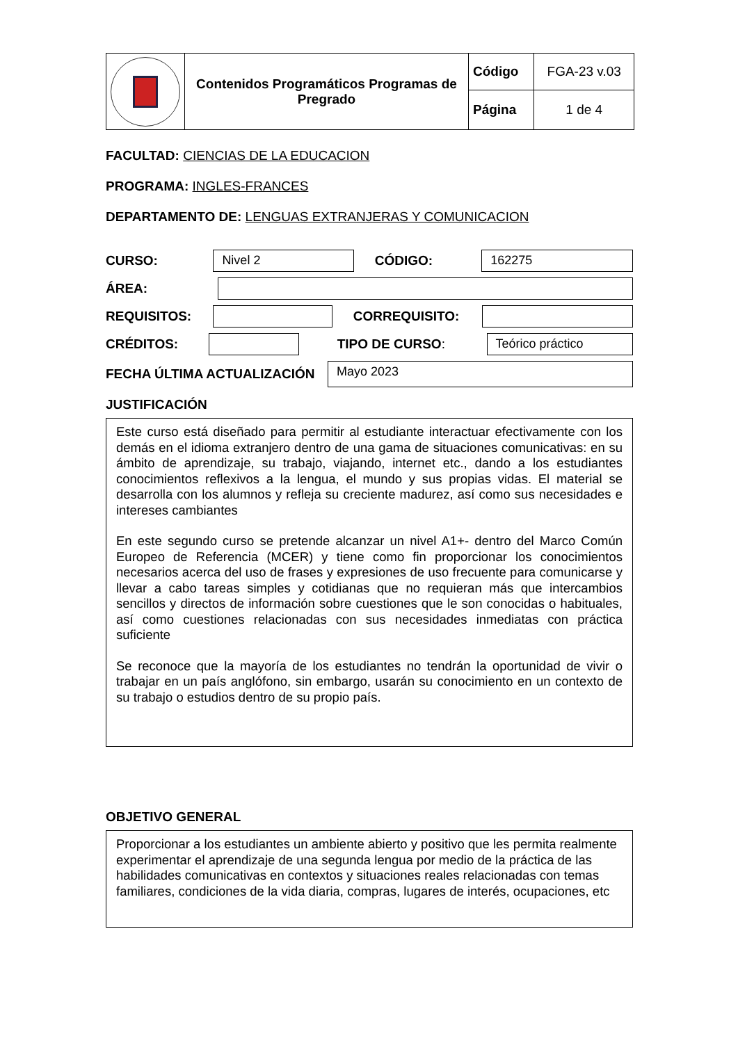| | Contenidos Programáticos Programas de Pregrado | Código | FGA-23 v.03 |
| | | Página | 1 de 4 |
FACULTAD: CIENCIAS DE LA EDUCACION
PROGRAMA: INGLES-FRANCES
DEPARTAMENTO DE: LENGUAS EXTRANJERAS Y COMUNICACION
CURSO:
Nivel 2
CÓDIGO:
162275
ÁREA:
REQUISITOS: CORREQUISITO:
CRÉDITOS: TIPO DE CURSO:
Teórico práctico
FECHA ÚLTIMA ACTUALIZACIÓN
Mayo 2023
JUSTIFICACIÓN
Este curso está diseñado para permitir al estudiante interactuar efectivamente con los demás en el idioma extranjero dentro de una gama de situaciones comunicativas: en su ámbito de aprendizaje, su trabajo, viajando, internet etc., dando a los estudiantes conocimientos reflexivos a la lengua, el mundo y sus propias vidas. El material se desarrolla con los alumnos y refleja su creciente madurez, así como sus necesidades e intereses cambiantes
En este segundo curso se pretende alcanzar un nivel A1+- dentro del Marco Común Europeo de Referencia (MCER) y tiene como fin proporcionar los conocimientos necesarios acerca del uso de frases y expresiones de uso frecuente para comunicarse y llevar a cabo tareas simples y cotidianas que no requieran más que intercambios sencillos y directos de información sobre cuestiones que le son conocidas o habituales, así como cuestiones relacionadas con sus necesidades inmediatas con práctica suficiente
Se reconoce que la mayoría de los estudiantes no tendrán la oportunidad de vivir o trabajar en un país anglófono, sin embargo, usarán su conocimiento en un contexto de su trabajo o estudios dentro de su propio país.
OBJETIVO GENERAL
Proporcionar a los estudiantes un ambiente abierto y positivo que les permita realmente experimentar el aprendizaje de una segunda lengua por medio de la práctica de las habilidades comunicativas en contextos y situaciones reales relacionadas con temas familiares, condiciones de la vida diaria, compras, lugares de interés, ocupaciones, etc